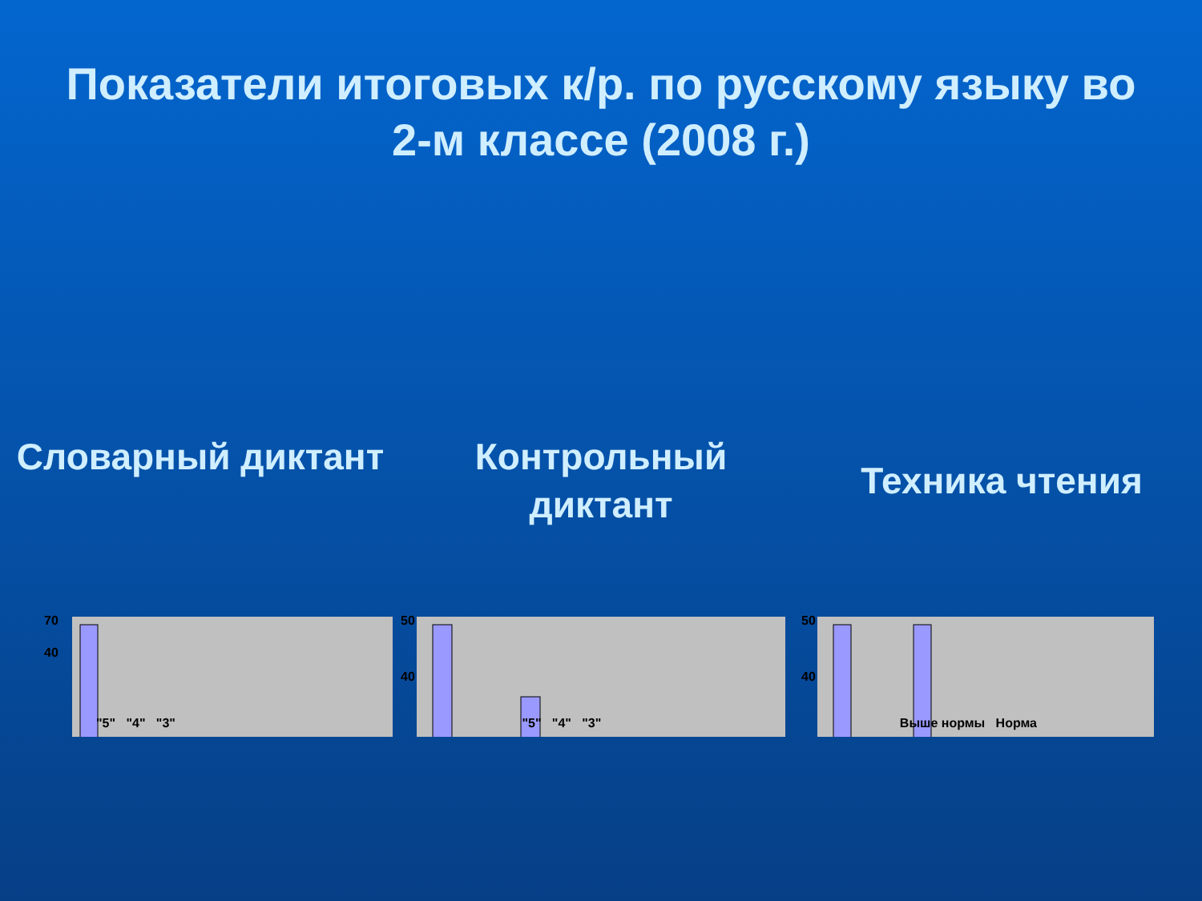Показатели итоговых к/р. по русскому языку во 2-м классе (2008 г.)
Словарный диктант
70
40
Контрольный диктант
50
40
Техника чтения
50
40
"5" "4" "3" "5" "4" "3" Выше нормы Норма